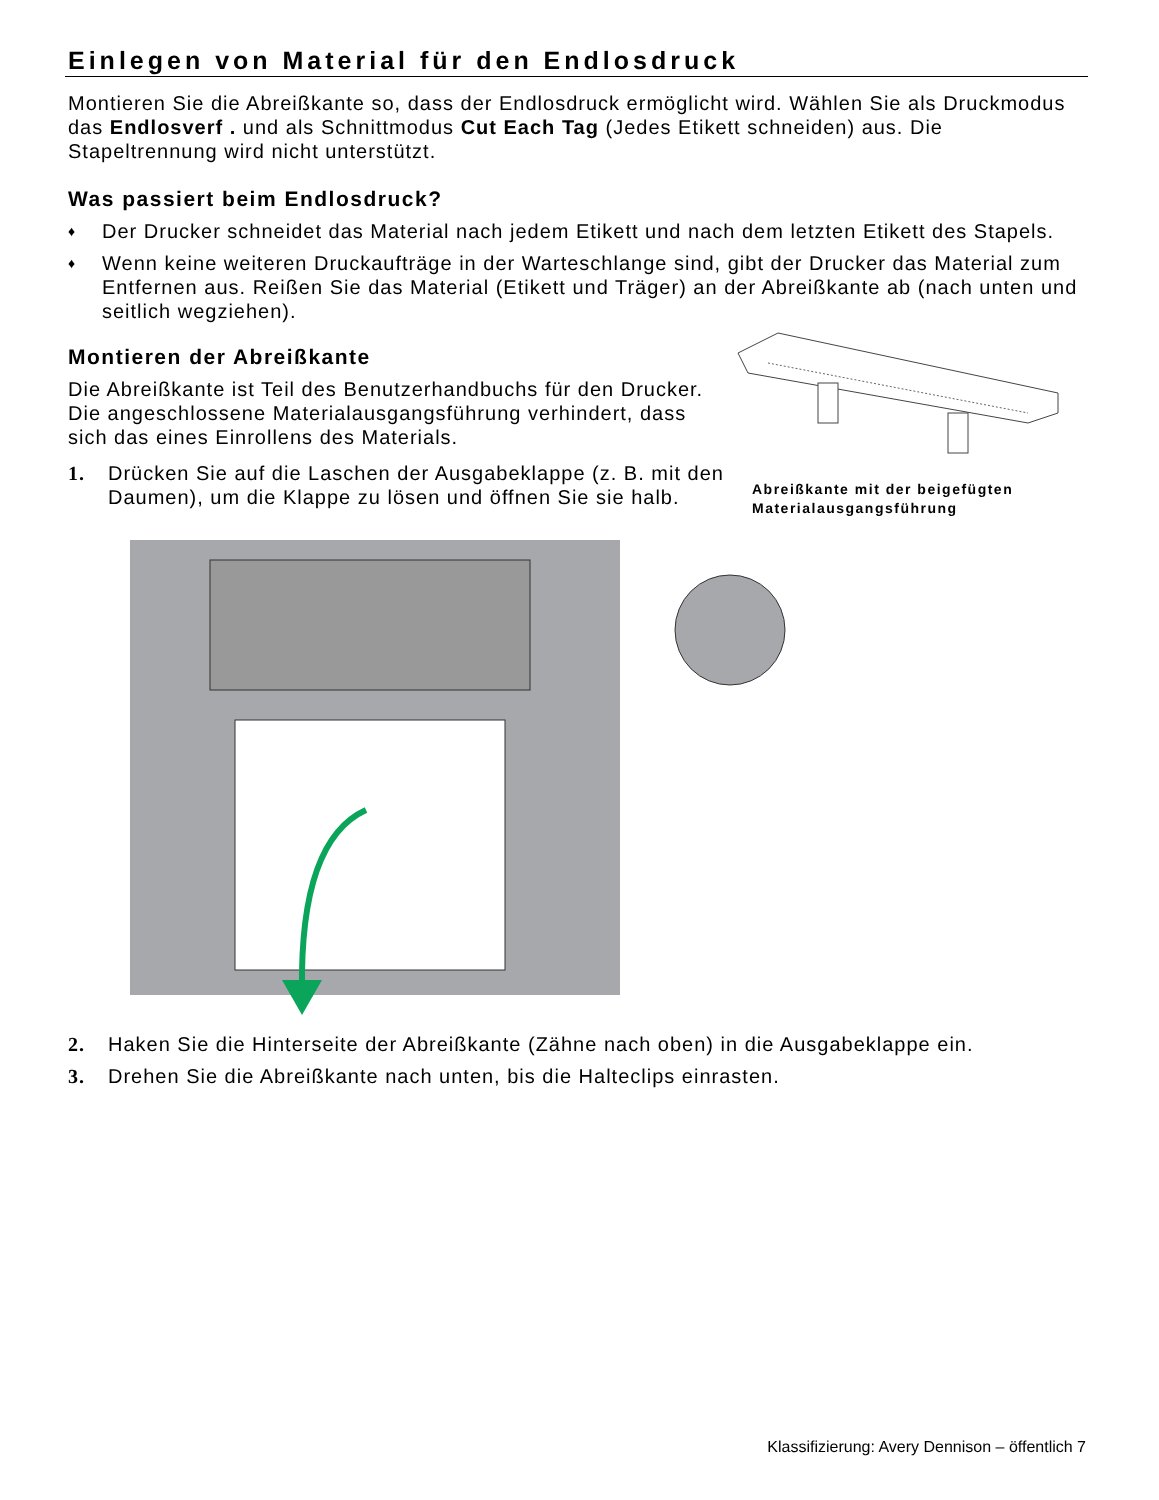Einlegen von Material für den Endlosdruck
Montieren Sie die Abreißkante so, dass der Endlosdruck ermöglicht wird. Wählen Sie als Druckmodus das Endlosverf . und als Schnittmodus Cut Each Tag (Jedes Etikett schneiden) aus. Die Stapeltrennung wird nicht unterstützt.
Was passiert beim Endlosdruck?
♦ Der Drucker schneidet das Material nach jedem Etikett und nach dem letzten Etikett des Stapels.
♦ Wenn keine weiteren Druckaufträge in der Warteschlange sind, gibt der Drucker das Material zum Entfernen aus. Reißen Sie das Material (Etikett und Träger) an der Abreißkante ab (nach unten und seitlich wegziehen).
Montieren der Abreißkante
Die Abreißkante ist Teil des Benutzerhandbuchs für den Drucker. Die angeschlossene Materialausgangsführung verhindert, dass sich das eines Einrollens des Materials.
1. Drücken Sie auf die Laschen der Ausgabeklappe (z. B. mit den Daumen), um die Klappe zu lösen und öffnen Sie sie halb.
Abreißkante mit der beigefügten Materialausgangsführung
2. Haken Sie die Hinterseite der Abreißkante (Zähne nach oben) in die Ausgabeklappe ein.
3. Drehen Sie die Abreißkante nach unten, bis die Halteclips einrasten.
Klassifizierung: Avery Dennison – öffentlich 7